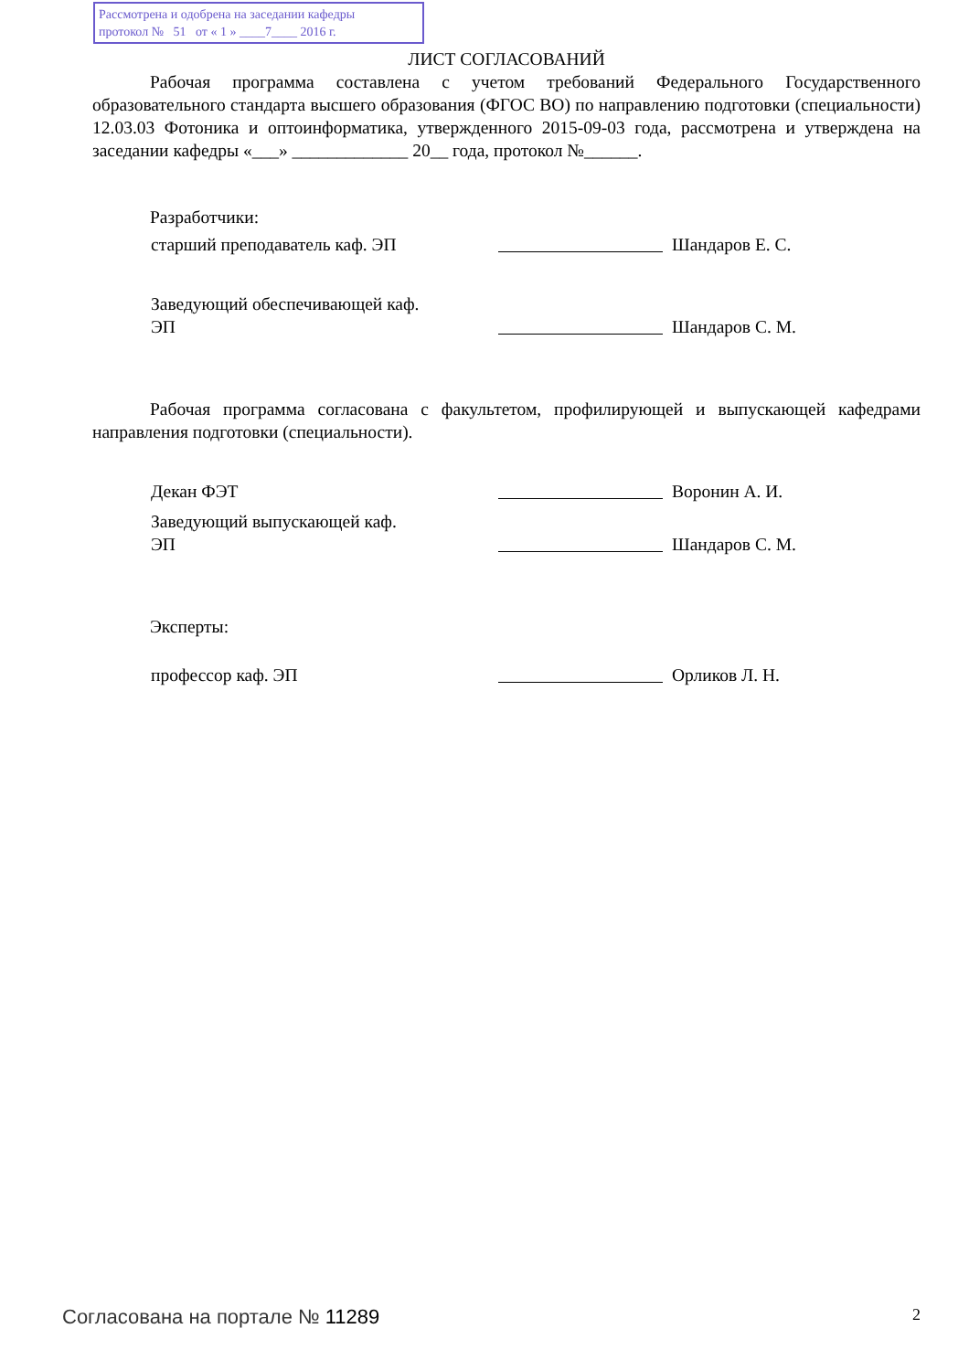Рассмотрена и одобрена на заседании кафедры
протокол № 51 от « 1 » ____7____ 2016 г.
ЛИСТ СОГЛАСОВАНИЙ
Рабочая программа составлена с учетом требований Федерального Государственного образовательного стандарта высшего образования (ФГОС ВО) по направлению подготовки (специальности) 12.03.03 Фотоника и оптоинформатика, утвержденного 2015-09-03 года, рассмотрена и утверждена на заседании кафедры «___» _____________ 20__ года, протокол №______.
Разработчики:
старший преподаватель каф. ЭП Шандаров Е. С.
Заведующий обеспечивающей каф.
ЭП
Шандаров С. М.
Рабочая программа согласована с факультетом, профилирующей и выпускающей кафедрами направления подготовки (специальности).
Декан ФЭТ Воронин А. И.
Заведующий выпускающей каф.
ЭП
Шандаров С. М.
Эксперты:
профессор каф. ЭП Орликов Л. Н.
Согласована на портале № 11289 2